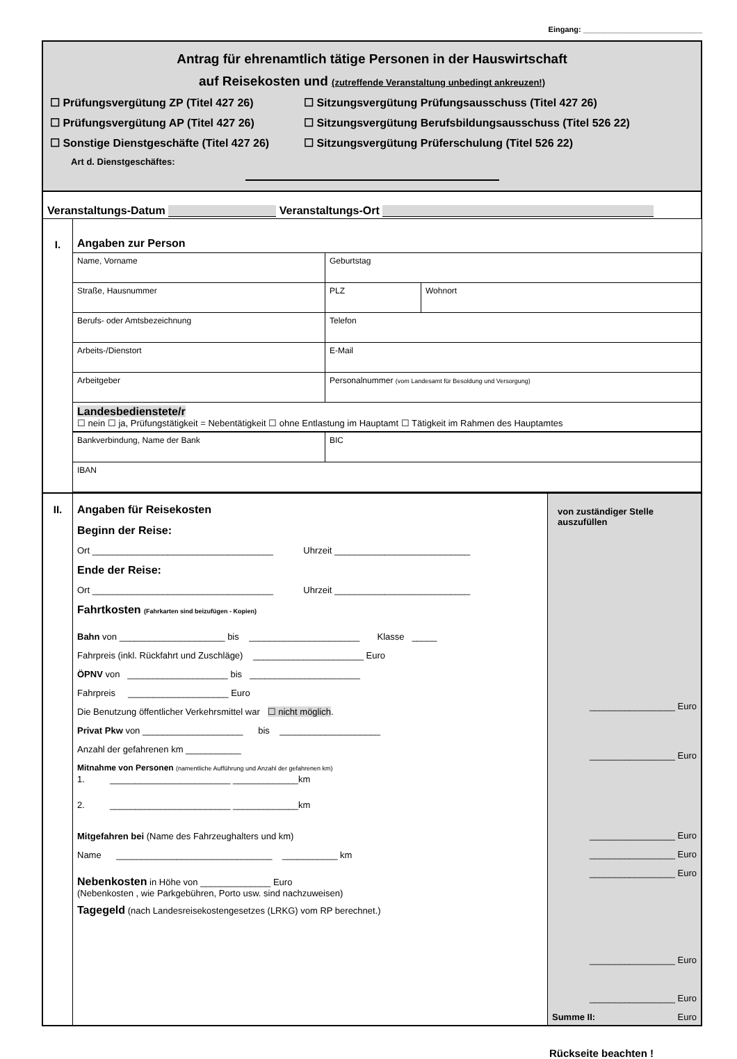Eingang: ____________________________
Antrag für ehrenamtlich tätige Personen in der Hauswirtschaft
auf Reisekosten und (zutreffende Veranstaltung unbedingt ankreuzen!)
☐ Prüfungsvergütung ZP (Titel 427 26) ☐ Sitzungsvergütung Prüfungsausschuss (Titel 427 26)
☐ Prüfungsvergütung AP (Titel 427 26) ☐ Sitzungsvergütung Berufsbildungsausschuss (Titel 526 22)
☐ Sonstige Dienstgeschäfte (Titel 427 26) ☐ Sitzungsvergütung Prüferschulung (Titel 526 22)
Art d. Dienstgeschäftes:
Veranstaltungs-Datum Veranstaltungs-Ort
| I. | Angaben zur Person | | |
| | Name, Vorname | Geburtstag | |
| | Straße, Hausnummer | PLZ | Wohnort |
| | Berufs- oder Amtsbezeichnung | Telefon | |
| | Arbeits-/Dienstort | E-Mail | |
| | Arbeitgeber | Personalnummer (vom Landesamt für Besoldung und Versorgung) | |
| | Landesbedienstete/r ☐ nein ☐ ja, Prüfungstätigkeit = Nebentätigkeit ☐ ohne Entlastung im Hauptamt ☐ Tätigkeit im Rahmen des Hauptamtes | | |
| | Bankverbindung, Name der Bank | BIC | |
| | IBAN | | |
| II. | Angaben für Reisekosten Beginn der Reise: Ort ____________________________________ Uhrzeit ___________________________ Ende der Reise: Ort ____________________________________ Uhrzeit ___________________________ Fahrtkosten (Fahrkarten sind beizufügen - Kopien) Bahn von _____________________ bis ______________________ Klasse _____ Fahrpreis (inkl. Rückfahrt und Zuschläge) ______________________ Euro ÖPNV von ____________________ bis ______________________ Fahrpreis ____________________ Euro Die Benutzung öffentlicher Verkehrsmittel war ☐ nicht möglich . Privat Pkw von ____________________ bis ____________________ Anzahl der gefahrenen km ___________ Mitnahme von Personen (namentliche Aufführung und Anzahl der gefahrenen km) 1. ________________________ _____________km 2. ________________________ _____________km Mitgefahren bei (Name des Fahrzeughalters und km) Name _______________________________ ___________ km Nebenkosten in Höhe von ______________ Euro (Nebenkosten , wie Parkgebühren, Porto usw. sind nachzuweisen) Tagegeld (nach Landesreisekostengesetzes (LRKG) vom RP berechnet.) | von zuständiger Stelle auszufüllen _________________ Euro _________________ Euro _________________ Euro _________________ Euro _________________ Euro _________________ Euro _________________ Euro Summe II: Euro |
Rückseite beachten !